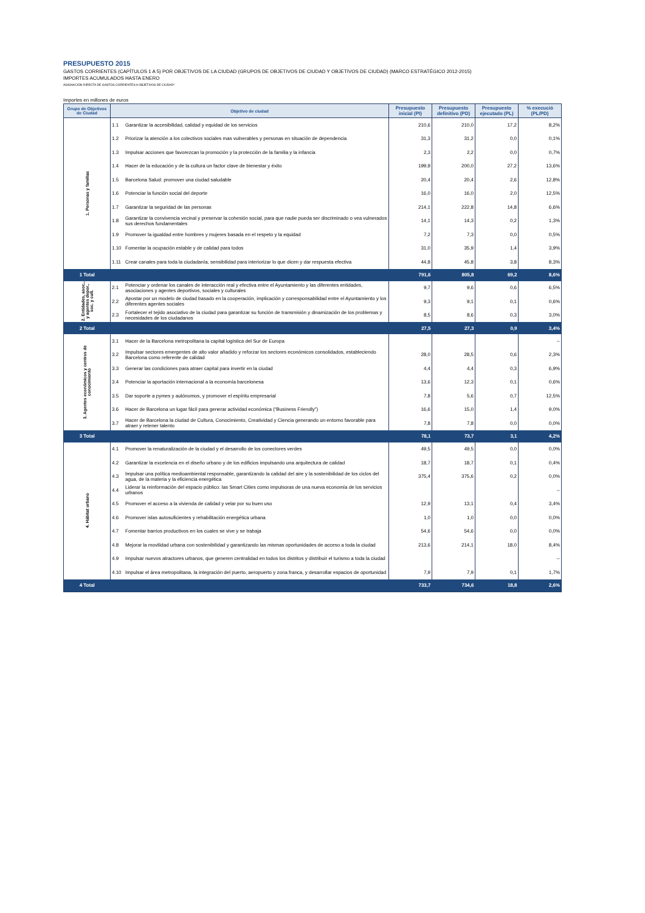PRESUPUESTO 2015
GASTOS CORRIENTES (CAPÍTULOS 1 A 5) POR OBJETIVOS DE LA CIUDAD (GRUPOS DE OBJETIVOS DE CIUDAD Y OBJETIVOS DE CIUDAD) (MARCO ESTRATÉGICO 2012-2015)
IMPORTES ACUMULADOS HASTA ENERO
ASIGNACIÓN DIRECTA DE GASTOS CORRIENTES A OBJETIVOS DE CIUDAD*
Importes en millones de euros
| Grupo de Objetivos de Ciudad | Objetivo de ciudad | | Presupuesto inicial (PI) | Presupuesto definitivo (PD) | Presupuesto ejecutado (PL) | % execució (PL/PD) |
| --- | --- | --- | --- | --- | --- | --- |
| 1. Personas y familias | 1.1 | Garantizar la accesibilidad, calidad y equidad de los servicios | 210,6 | 210,0 | 17,2 | 8,2% |
| | 1.2 | Priorizar la atención a los colectivos sociales mas vulnerables y personas en situación de dependencia | 31,3 | 31,2 | 0,0 | 0,1% |
| | 1.3 | Impulsar acciones que favorezcan la promoción y la protección de la familia y la infancia | 2,3 | 2,2 | 0,0 | 0,7% |
| | 1.4 | Hacer de la educación y de la cultura un factor clave de bienestar y éxito | 199,9 | 200,0 | 27,2 | 13,6% |
| | 1.5 | Barcelona Salud: promover una ciudad saludable | 20,4 | 20,4 | 2,6 | 12,8% |
| | 1.6 | Potenciar la función social del deporte | 16,0 | 16,0 | 2,0 | 12,5% |
| | 1.7 | Garantizar la seguridad de las personas | 214,1 | 222,8 | 14,8 | 6,6% |
| | 1.8 | Garantizar la convivencia vecinal y preservar la cohesión social, para que nadie pueda ser discriminado o vea vulnerados sus derechos fundamentales | 14,1 | 14,3 | 0,2 | 1,3% |
| | 1.9 | Promover la igualdad entre hombres y mujeres basada en el respeto y la equidad | 7,2 | 7,3 | 0,0 | 0,5% |
| | 1.10 | Fomentar la ocupación estable y de calidad para todos | 31,0 | 35,9 | 1,4 | 3,9% |
| | 1.11 | Crear canales para toda la ciudadanía, sensibilidad para interiorizar lo que dicen y dar respuesta efectiva | 44,8 | 45,8 | 3,8 | 8,3% |
| 1 Total | | | 791,6 | 805,8 | 69,2 | 8,6% |
| 2. Entidades, asoc., y agentes depor., soc. y cult. | 2.1 | Potenciar y ordenar los canales de interacción real y efectiva entre el Ayuntamiento y las diferentes entidades, asociaciones y agentes deportivos, sociales y culturales | 9,7 | 9,6 | 0,6 | 6,5% |
| | 2.2 | Apostar por un modelo de ciudad basado en la cooperación, implicación y corresponsabilidad entre el Ayuntamiento y los diferentes agentes sociales | 9,3 | 9,1 | 0,1 | 0,6% |
| | 2.3 | Fortalecer el tejido asociativo de la ciudad para garantizar su función de transmisión y dinamización de los problemas y necesidades de los ciudadanos | 8,5 | 8,6 | 0,3 | 3,0% |
| 2 Total | | | 27,5 | 27,3 | 0,9 | 3,4% |
| 3. Agentes económicos y centros de conocimiento | 3.1 | Hacer de la Barcelona metropolitana la capital logística del Sur de Europa | | | | -- |
| | 3.2 | Impulsar sectores emergentes de alto valor añadido y reforzar los sectores económicos consolidados, estableciendo Barcelona como referente de calidad | 28,0 | 28,5 | 0,6 | 2,3% |
| | 3.3 | Generar las condiciones para atraer capital para invertir en la ciudad | 4,4 | 4,4 | 0,3 | 6,9% |
| | 3.4 | Potenciar la aportación internacional a la economía barcelonesa | 13,6 | 12,3 | 0,1 | 0,6% |
| | 3.5 | Dar soporte a pymes y autónomos, y promover el espíritu empresarial | 7,8 | 5,6 | 0,7 | 12,5% |
| | 3.6 | Hacer de Barcelona un lugar fácil para generar actividad económica (“Business Friendly”) | 16,6 | 15,0 | 1,4 | 9,0% |
| | 3.7 | Hacer de Barcelona la ciudad de Cultura, Conocimiento, Creatividad y Ciencia generando un entorno favorable para atraer y retener talento | 7,8 | 7,8 | 0,0 | 0,0% |
| 3 Total | | | 78,1 | 73,7 | 3,1 | 4,2% |
| 4. Hábitat urbano | 4.1 | Promover la renaturalización de la ciudad y el desarrollo de los conectores verdes | 49,5 | 49,5 | 0,0 | 0,0% |
| | 4.2 | Garantizar la excelencia en el diseño urbano y de los edificios impulsando una arquitectura de calidad | 18,7 | 18,7 | 0,1 | 0,4% |
| | 4.3 | Impulsar una política medioambiental responsable, garantizando la calidad del aire y la sostenibilidad de los ciclos del agua, de la materia y la eficiencia energética | 375,4 | 375,6 | 0,2 | 0,0% |
| | 4.4 | Liderar la reinformación del espacio público: las Smart Cities como impulsoras de una nueva economía de los servicios urbanos | | | | -- |
| | 4.5 | Promover el acceso a la vivienda de calidad y velar por su buen uso | 12,9 | 13,1 | 0,4 | 3,4% |
| | 4.6 | Promover islas autosuficientes y rehabilitación energética urbana | 1,0 | 1,0 | 0,0 | 0,0% |
| | 4.7 | Fomentar barrios productivos en los cuales se vive y se trabaja | 54,6 | 54,6 | 0,0 | 0,0% |
| | 4.8 | Mejorar la movilidad urbana con sostenibilidad y garantizando las mismas oportunidades de acceso a toda la ciudad | 213,6 | 214,1 | 18,0 | 8,4% |
| | 4.9 | Impulsar nuevos atractores urbanos, que generen centralidad en todos los distritos y distribuir el turismo a toda la ciudad | | | | -- |
| | 4.10 | Impulsar el área metropolitana, la integración del puerto, aeropuerto y zona franca, y desarrollar espacios de oportunidad | 7,9 | 7,9 | 0,1 | 1,7% |
| 4 Total | | | 733,7 | 734,6 | 18,8 | 2,6% |